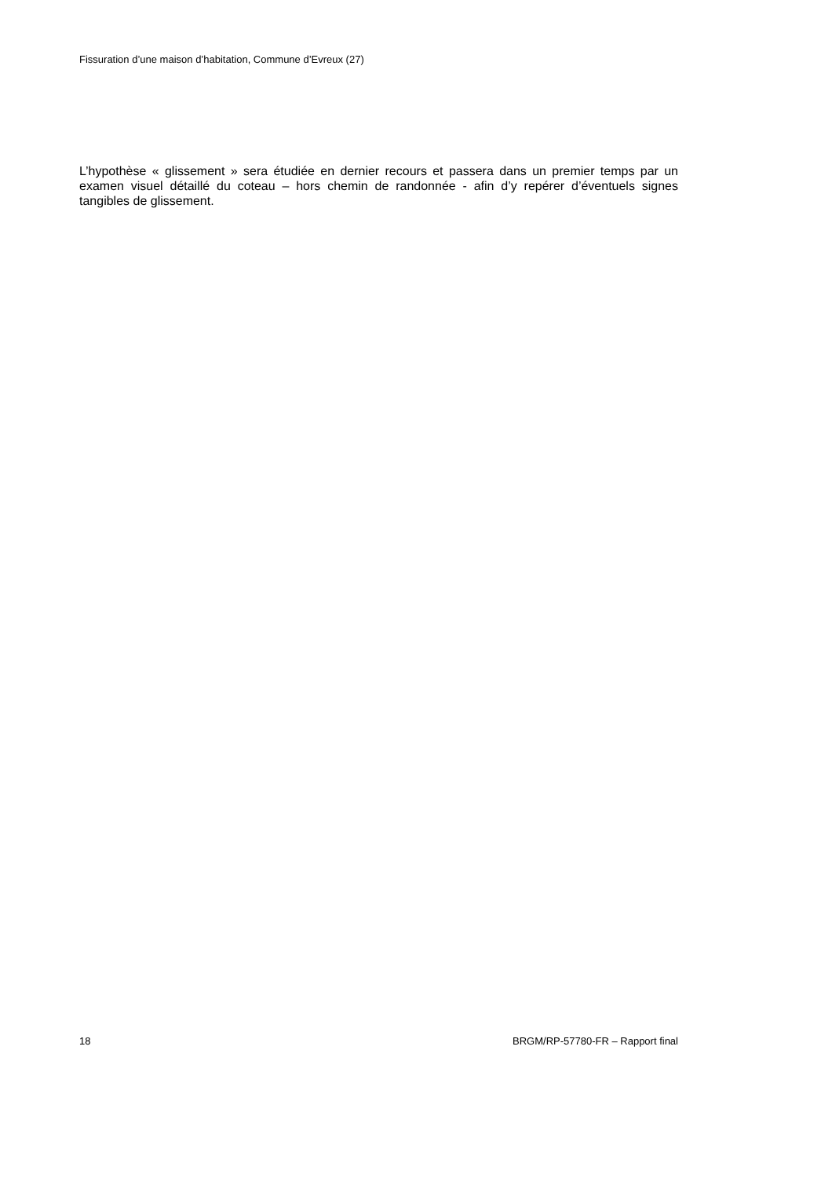Fissuration d’une maison d’habitation, Commune d’Evreux (27)
L’hypothèse « glissement » sera étudiée en dernier recours et passera dans un premier temps par un examen visuel détaillé du coteau – hors chemin de randonnée - afin d’y repérer d’éventuels signes tangibles de glissement.
18 BRGM/RP-57780-FR – Rapport final